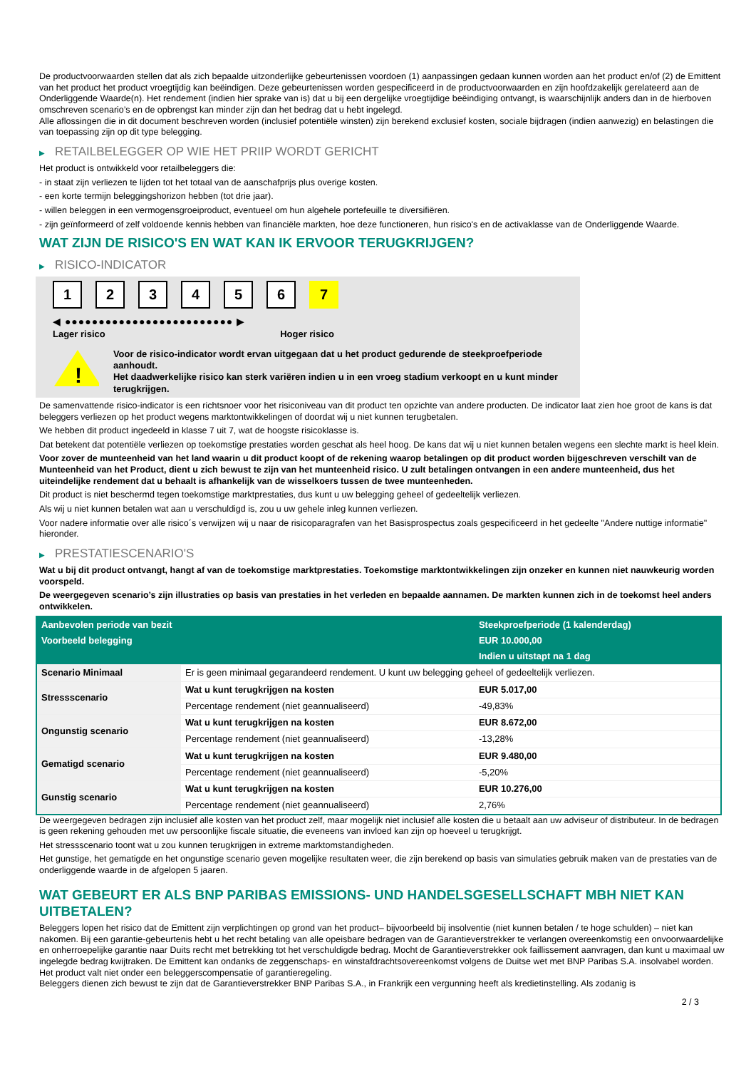De productvoorwaarden stellen dat als zich bepaalde uitzonderlijke gebeurtenissen voordoen (1) aanpassingen gedaan kunnen worden aan het product en/of (2) de Emittent van het product het product vroegtijdig kan beëindigen. Deze gebeurtenissen worden gespecificeerd in de productvoorwaarden en zijn hoofdzakelijk gerelateerd aan de Onderliggende Waarde(n). Het rendement (indien hier sprake van is) dat u bij een dergelijke vroegtijdige beëindiging ontvangt, is waarschijnlijk anders dan in de hierboven omschreven scenario’s en de opbrengst kan minder zijn dan het bedrag dat u hebt ingelegd.
Alle aflossingen die in dit document beschreven worden (inclusief potentiële winsten) zijn berekend exclusief kosten, sociale bijdragen (indien aanwezig) en belastingen die van toepassing zijn op dit type belegging.
▶ RETAILBELEGGER OP WIE HET PRIIP WORDT GERICHT
Het product is ontwikkeld voor retailbeleggers die:
- in staat zijn verliezen te lijden tot het totaal van de aanschafprijs plus overige kosten.
- een korte termijn beleggingshorizon hebben (tot drie jaar).
- willen beleggen in een vermogensgroeiproduct, eventueel om hun algehele portefeuille te diversifiëren.
- zijn geïnformeerd of zelf voldoende kennis hebben van financiële markten, hoe deze functioneren, hun risico's en de activaklasse van de Onderliggende Waarde.
WAT ZIJN DE RISICO'S EN WAT KAN IK ERVOOR TERUGKRIJGEN?
▶ RISICO-INDICATOR
1 2 3 4 5 6 7
◀ ●●●●●●●●●●●●●●●●●●●●●●●●● ▶
Lager risico Hoger risico
!
Voor de risico-indicator wordt ervan uitgegaan dat u het product gedurende de steekproefperiode aanhoudt.
Het daadwerkelijke risico kan sterk variëren indien u in een vroeg stadium verkoopt en u kunt minder terugkrijgen.
De samenvattende risico-indicator is een richtsnoer voor het risiconiveau van dit product ten opzichte van andere producten. De indicator laat zien hoe groot de kans is dat beleggers verliezen op het product wegens marktontwikkelingen of doordat wij u niet kunnen terugbetalen.
We hebben dit product ingedeeld in klasse 7 uit 7, wat de hoogste risicoklasse is.
Dat betekent dat potentiële verliezen op toekomstige prestaties worden geschat als heel hoog. De kans dat wij u niet kunnen betalen wegens een slechte markt is heel klein.
Voor zover de munteenheid van het land waarin u dit product koopt of de rekening waarop betalingen op dit product worden bijgeschreven verschilt van de Munteenheid van het Product, dient u zich bewust te zijn van het munteenheid risico. U zult betalingen ontvangen in een andere munteenheid, dus het uiteindelijke rendement dat u behaalt is afhankelijk van de wisselkoers tussen de twee munteenheden.
Dit product is niet beschermd tegen toekomstige marktprestaties, dus kunt u uw belegging geheel of gedeeltelijk verliezen.
Als wij u niet kunnen betalen wat aan u verschuldigd is, zou u uw gehele inleg kunnen verliezen.
Voor nadere informatie over alle risico´s verwijzen wij u naar de risicoparagrafen van het Basisprospectus zoals gespecificeerd in het gedeelte "Andere nuttige informatie" hieronder.
▶ PRESTATIESCENARIO'S
Wat u bij dit product ontvangt, hangt af van de toekomstige marktprestaties. Toekomstige marktontwikkelingen zijn onzeker en kunnen niet nauwkeurig worden voorspeld.
De weergegeven scenario’s zijn illustraties op basis van prestaties in het verleden en bepaalde aannamen. De markten kunnen zich in de toekomst heel anders ontwikkelen.
| Aanbevolen periode van bezit | | Steekproefperiode (1 kalenderdag) |
| --- | --- | --- |
| Voorbeeld belegging | | EUR 10.000,00 |
| | | Indien u uitstapt na 1 dag |
| Scenario Minimaal | Er is geen minimaal gegarandeerd rendement. U kunt uw belegging geheel of gedeeltelijk verliezen. | |
| Stressscenario | Wat u kunt terugkrijgen na kosten | EUR 5.017,00 |
| | Percentage rendement (niet geannualiseerd) | -49,83% |
| Ongunstig scenario | Wat u kunt terugkrijgen na kosten | EUR 8.672,00 |
| | Percentage rendement (niet geannualiseerd) | -13,28% |
| Gematigd scenario | Wat u kunt terugkrijgen na kosten | EUR 9.480,00 |
| | Percentage rendement (niet geannualiseerd) | -5,20% |
| Gunstig scenario | Wat u kunt terugkrijgen na kosten | EUR 10.276,00 |
| | Percentage rendement (niet geannualiseerd) | 2,76% |
De weergegeven bedragen zijn inclusief alle kosten van het product zelf, maar mogelijk niet inclusief alle kosten die u betaalt aan uw adviseur of distributeur. In de bedragen is geen rekening gehouden met uw persoonlijke fiscale situatie, die eveneens van invloed kan zijn op hoeveel u terugkrijgt.
Het stressscenario toont wat u zou kunnen terugkrijgen in extreme marktomstandigheden.
Het gunstige, het gematigde en het ongunstige scenario geven mogelijke resultaten weer, die zijn berekend op basis van simulaties gebruik maken van de prestaties van de onderliggende waarde in de afgelopen 5 jaaren.
WAT GEBEURT ER ALS BNP PARIBAS EMISSIONS- UND HANDELSGESELLSCHAFT MBH NIET KAN UITBETALEN?
Beleggers lopen het risico dat de Emittent zijn verplichtingen op grond van het product– bijvoorbeeld bij insolventie (niet kunnen betalen / te hoge schulden) – niet kan nakomen. Bij een garantie-gebeurtenis hebt u het recht betaling van alle opeisbare bedragen van de Garantieverstrekker te verlangen overeenkomstig een onvoorwaardelijke en onherroepelijke garantie naar Duits recht met betrekking tot het verschuldigde bedrag. Mocht de Garantieverstrekker ook faillissement aanvragen, dan kunt u maximaal uw ingelegde bedrag kwijtraken. De Emittent kan ondanks de zeggenschaps- en winstafdrachtsovereenkomst volgens de Duitse wet met BNP Paribas S.A. insolvabel worden. Het product valt niet onder een beleggerscompensatie of garantieregeling.
Beleggers dienen zich bewust te zijn dat de Garantieverstrekker BNP Paribas S.A., in Frankrijk een vergunning heeft als kredietinstelling. Als zodanig is
2 / 3